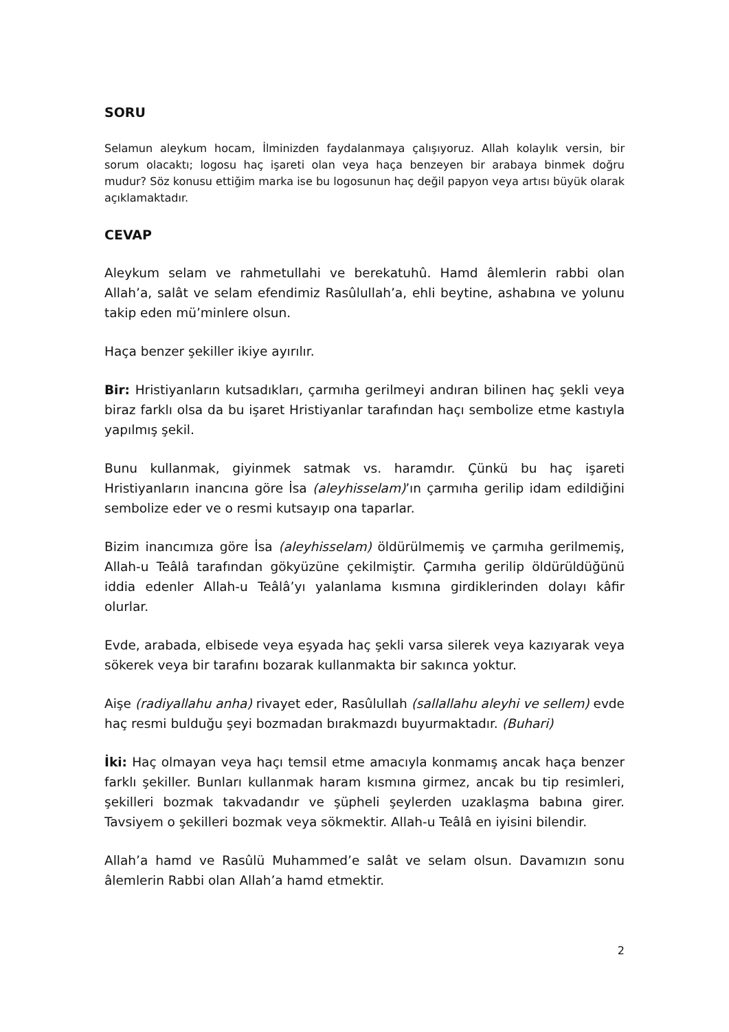SORU
Selamun aleykum hocam, İlminizden faydalanmaya çalışıyoruz. Allah kolaylık versin, bir sorum olacaktı; logosu haç işareti olan veya haça benzeyen bir arabaya binmek doğru mudur? Söz konusu ettiğim marka ise bu logosunun haç değil papyon veya artısı büyük olarak açıklamaktadır.
CEVAP
Aleykum selam ve rahmetullahi ve berekatuhû. Hamd âlemlerin rabbi olan Allah’a, salât ve selam efendimiz Rasûlullah’a, ehli beytine, ashabına ve yolunu takip eden mü’minlere olsun.
Haça benzer şekiller ikiye ayırılır.
Bir: Hristiyanların kutsadıkları, çarmıha gerilmeyi andıran bilinen haç şekli veya biraz farklı olsa da bu işaret Hristiyanlar tarafından haçı sembolize etme kastıyla yapılmış şekil.
Bunu kullanmak, giyinmek satmak vs. haramdır. Çünkü bu haç işareti Hristiyanların inancına göre İsa (aleyhisselam)’ın çarmıha gerilip idam edildiğini sembolize eder ve o resmi kutsayıp ona taparlar.
Bizim inancımıza göre İsa (aleyhisselam) öldürülmemiş ve çarmıha gerilmemiş, Allah-u Teâlâ tarafından gökyüzüne çekilmiştir. Çarmıha gerilip öldürüldüğünü iddia edenler Allah-u Teâlâ’yı yalanlama kısmına girdiklerinden dolayı kâfir olurlar.
Evde, arabada, elbisede veya eşyada haç şekli varsa silerek veya kazıyarak veya sökerek veya bir tarafını bozarak kullanmakta bir sakınca yoktur.
Aişe (radiyallahu anha) rivayet eder, Rasûlullah (sallallahu aleyhi ve sellem) evde haç resmi bulduğu şeyi bozmadan bırakmazdı buyurmaktadır. (Buhari)
İki: Haç olmayan veya haçı temsil etme amacıyla konmamış ancak haça benzer farklı şekiller. Bunları kullanmak haram kısmına girmez, ancak bu tip resimleri, şekilleri bozmak takvadandır ve şüpheli şeylerden uzaklaşma babına girer. Tavsiyem o şekilleri bozmak veya sökmektir. Allah-u Teâlâ en iyisini bilendir.
Allah’a hamd ve Rasûlü Muhammed’e salât ve selam olsun. Davamızın sonu âlemlerin Rabbi olan Allah’a hamd etmektir.
2